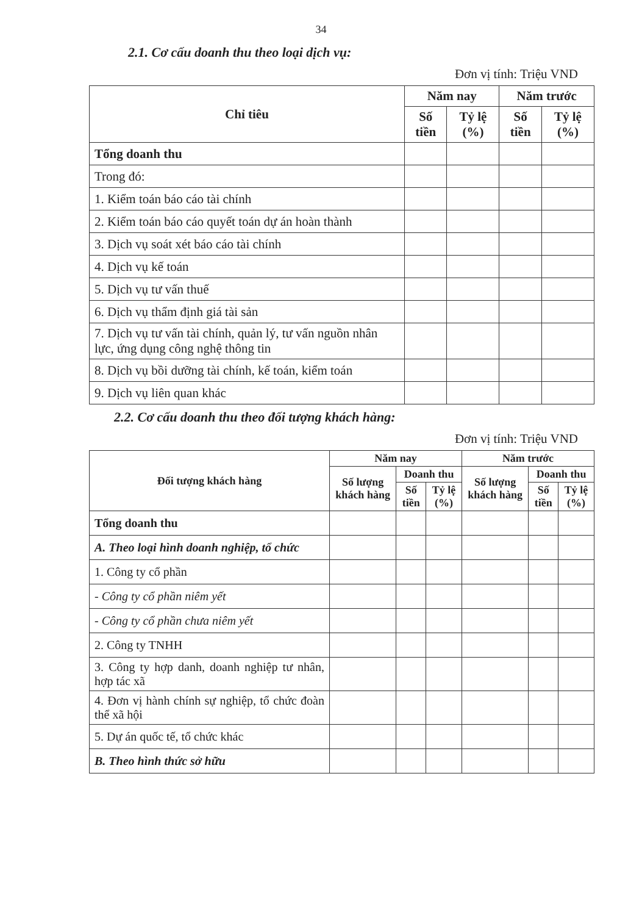34
2.1. Cơ cấu doanh thu theo loại dịch vụ:
Đơn vị tính: Triệu VND
| Chỉ tiêu | Năm nay | | Năm trước | |
| --- | --- | --- | --- | --- |
| | Số tiền | Tỷ lệ (%) | Số tiền | Tỷ lệ (%) |
| Tổng doanh thu | | | | |
| Trong đó: | | | | |
| 1. Kiểm toán báo cáo tài chính | | | | |
| 2. Kiểm toán báo cáo quyết toán dự án hoàn thành | | | | |
| 3. Dịch vụ soát xét báo cáo tài chính | | | | |
| 4. Dịch vụ kế toán | | | | |
| 5. Dịch vụ tư vấn thuế | | | | |
| 6. Dịch vụ thẩm định giá tài sản | | | | |
| 7. Dịch vụ tư vấn tài chính, quản lý, tư vấn nguồn nhân lực, ứng dụng công nghệ thông tin | | | | |
| 8. Dịch vụ bồi dưỡng tài chính, kế toán, kiểm toán | | | | |
| 9. Dịch vụ liên quan khác | | | | |
2.2. Cơ cấu doanh thu theo đối tượng khách hàng:
Đơn vị tính: Triệu VND
| Đối tượng khách hàng | Năm nay | | | Năm trước | | |
| --- | --- | --- | --- | --- | --- | --- |
| | Số lượng khách hàng | Doanh thu | | Số lượng khách hàng | Doanh thu | |
| | | Số tiền | Tỷ lệ (%) | | Số tiền | Tỷ lệ (%) |
| Tổng doanh thu | | | | | | |
| A. Theo loại hình doanh nghiệp, tổ chức | | | | | | |
| 1. Công ty cổ phần | | | | | | |
| - Công ty cổ phần niêm yết | | | | | | |
| - Công ty cổ phần chưa niêm yết | | | | | | |
| 2. Công ty TNHH | | | | | | |
| 3. Công ty hợp danh, doanh nghiệp tư nhân, hợp tác xã | | | | | | |
| 4. Đơn vị hành chính sự nghiệp, tổ chức đoàn thể xã hội | | | | | | |
| 5. Dự án quốc tế, tổ chức khác | | | | | | |
| B. Theo hình thức sở hữu | | | | | | |